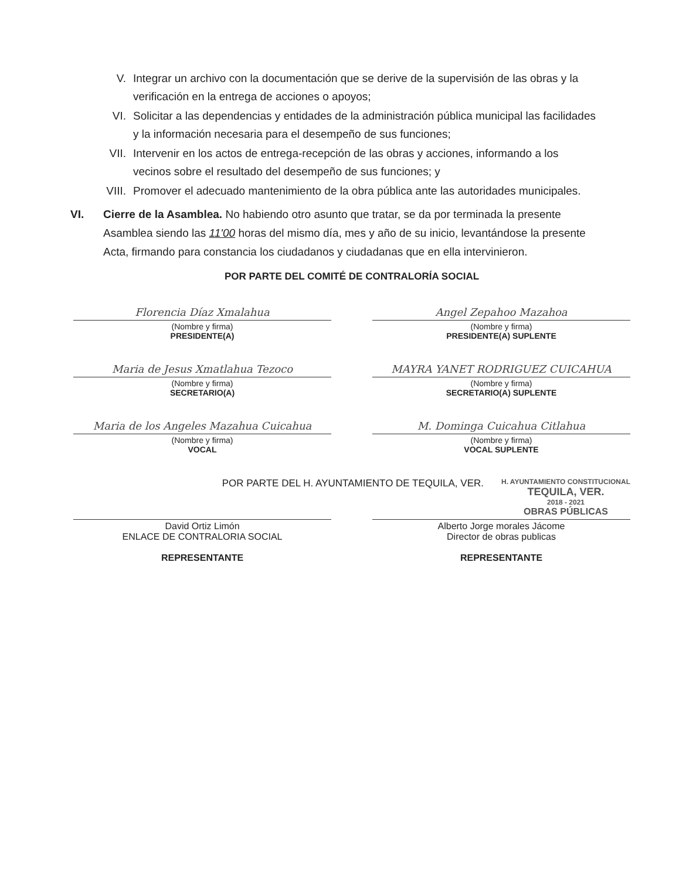V. Integrar un archivo con la documentación que se derive de la supervisión de las obras y la verificación en la entrega de acciones o apoyos;
VI. Solicitar a las dependencias y entidades de la administración pública municipal las facilidades y la información necesaria para el desempeño de sus funciones;
VII. Intervenir en los actos de entrega-recepción de las obras y acciones, informando a los vecinos sobre el resultado del desempeño de sus funciones; y
VIII. Promover el adecuado mantenimiento de la obra pública ante las autoridades municipales.
VI. Cierre de la Asamblea. No habiendo otro asunto que tratar, se da por terminada la presente Asamblea siendo las 11'00 horas del mismo día, mes y año de su inicio, levantándose la presente Acta, firmando para constancia los ciudadanos y ciudadanas que en ella intervinieron.
POR PARTE DEL COMITÉ DE CONTRALORÍA SOCIAL
Florencia Díaz Xmalahua
(Nombre y firma)
PRESIDENTE(A)
Angel Zepahoo Mazahoa
(Nombre y firma)
PRESIDENTE(A) SUPLENTE
Maria de Jesus Xmatlahua Tezoco
(Nombre y firma)
SECRETARIO(A)
MAYRA YANET RODRIGUEZ CUICAHUA
(Nombre y firma)
SECRETARIO(A) SUPLENTE
Maria de los Angeles Mazahua Cuicahua
(Nombre y firma)
VOCAL
M. Dominga Cuicahua Citlahua
(Nombre y firma)
VOCAL SUPLENTE
POR PARTE DEL H. AYUNTAMIENTO DE TEQUILA, VER. H. AYUNTAMIENTO CONSTITUCIONAL
TEQUILA, VER.
2018 - 2021
OBRAS PÚBLICAS
David Ortiz Limón
ENLACE DE CONTRALORIA SOCIAL
REPRESENTANTE
Alberto Jorge morales Jácome
Director de obras publicas
REPRESENTANTE